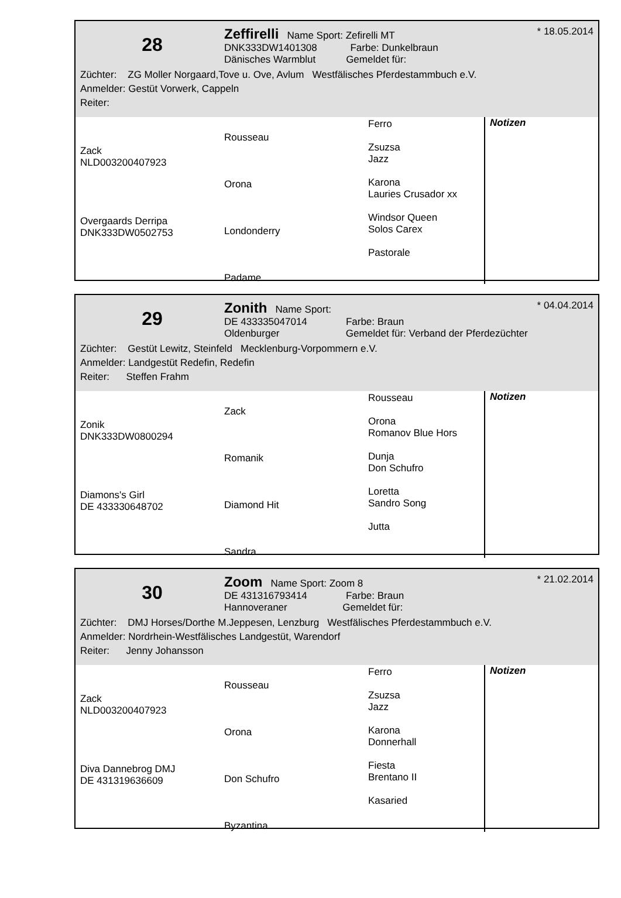28
Zeffirelli Name Sport: Zefirelli MT
DNK333DW1401308 Farbe: Dunkelbraun
Dänisches Warmblut Gemeldet für:
* 18.05.2014
Züchter: ZG Moller Norgaard,Tove u. Ove, Avlum Westfälisches Pferdestammbuch e.V.
Anmelder: Gestüt Vorwerk, Cappeln
Reiter:
| Zack NLD003200407923 Overgaards Derripa DNK333DW0502753 | Rousseau Orona Londonderry Padame | Ferro Zsuzsa Jazz Karona Lauries Crusador xx Windsor Queen Solos Carex Pastorale | Notizen |
29
Zonith Name Sport:
DE 433335047014 Farbe: Braun
Oldenburger Gemeldet für: Verband der Pferdezüchter
* 04.04.2014
Züchter: Gestüt Lewitz, Steinfeld Mecklenburg-Vorpommern e.V.
Anmelder: Landgestüt Redefin, Redefin
Reiter: Steffen Frahm
| Zonik DNK333DW0800294 Diamons's Girl DE 433330648702 | Zack Romanik Diamond Hit Sandra | Rousseau Orona Romanov Blue Hors Dunja Don Schufro Loretta Sandro Song Jutta | Notizen |
30
Zoom Name Sport: Zoom 8
DE 431316793414 Farbe: Braun
Hannoveraner Gemeldet für:
* 21.02.2014
Züchter: DMJ Horses/Dorthe M.Jeppesen, Lenzburg Westfälisches Pferdestammbuch e.V.
Anmelder: Nordrhein-Westfälisches Landgestüt, Warendorf
Reiter: Jenny Johansson
| Zack NLD003200407923 Diva Dannebrog DMJ DE 431319636609 | Rousseau Orona Don Schufro Byzantina | Ferro Zsuzsa Jazz Karona Donnerhall Fiesta Brentano II Kasaried | Notizen |